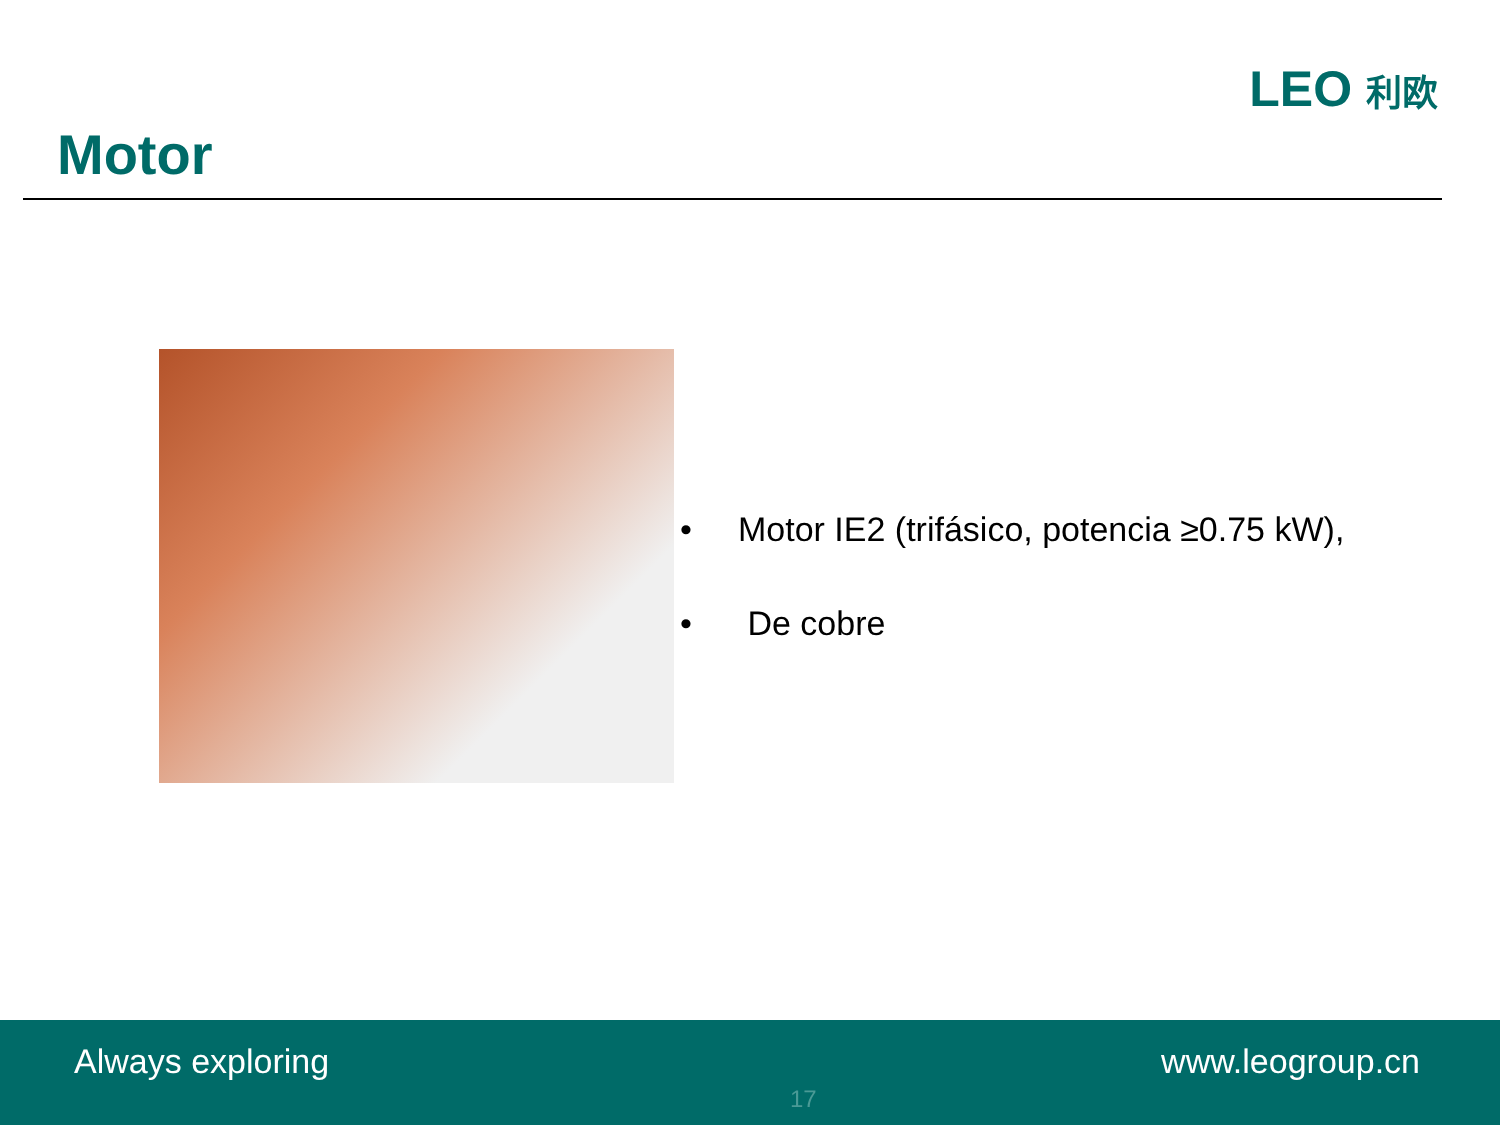Motor
LEO 利欧
• Motor IE2 (trifásico, potencia ≥0.75 kW),
• De cobre
Always exploring
17
www.leogroup.cn